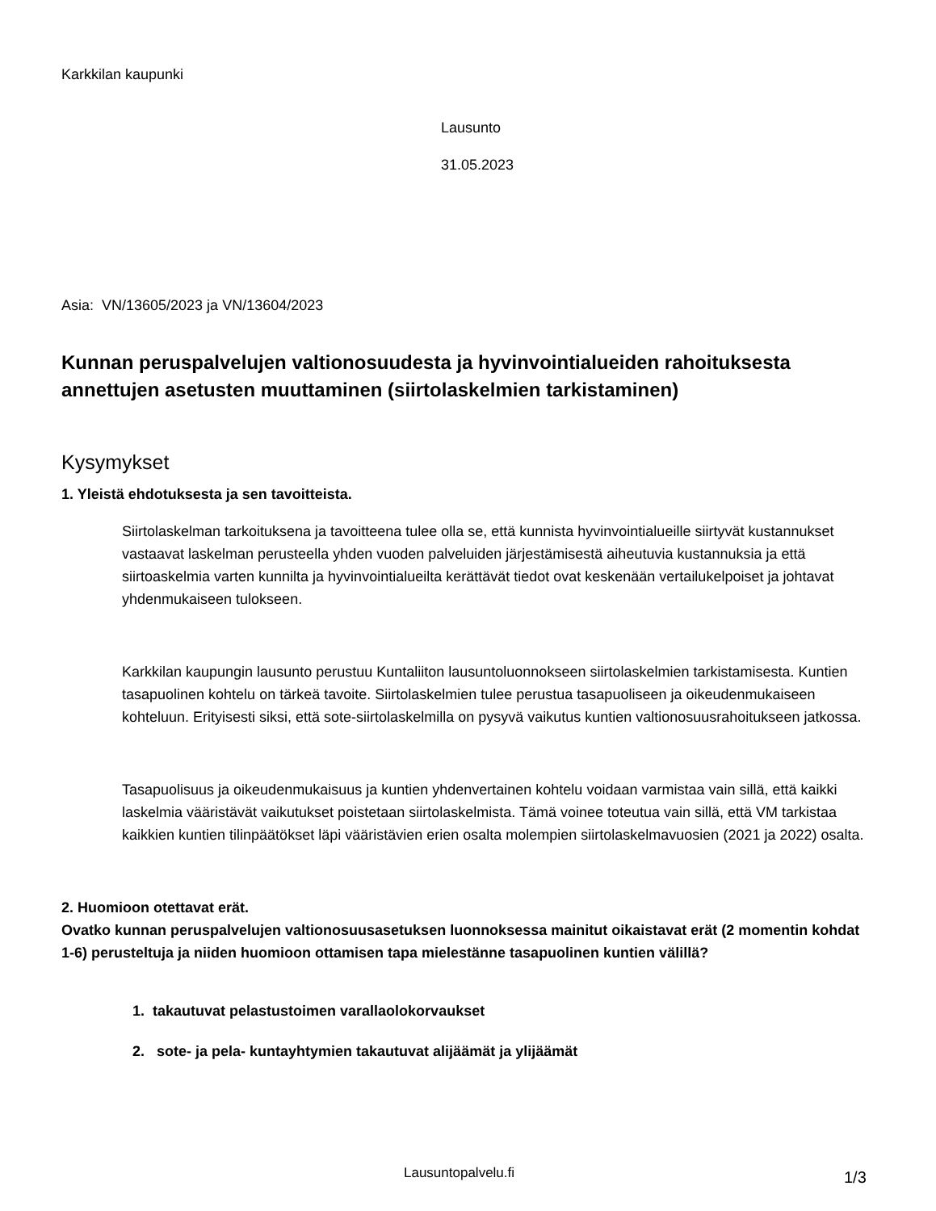Karkkilan kaupunki
Lausunto
31.05.2023
Asia: VN/13605/2023 ja VN/13604/2023
Kunnan peruspalvelujen valtionosuudesta ja hyvinvointialueiden rahoituksesta annettujen asetusten muuttaminen (siirtolaskelmien tarkistaminen)
Kysymykset
1. Yleistä ehdotuksesta ja sen tavoitteista.
Siirtolaskelman tarkoituksena ja tavoitteena tulee olla se, että kunnista hyvinvointialueille siirtyvät kustannukset vastaavat laskelman perusteella yhden vuoden palveluiden järjestämisestä aiheutuvia kustannuksia ja että siirtoaskelmia varten kunnilta ja hyvinvointialueilta kerättävät tiedot ovat keskenään vertailukelpoiset ja johtavat yhdenmukaiseen tulokseen.
Karkkilan kaupungin lausunto perustuu Kuntaliiton lausuntoluonnokseen siirtolaskelmien tarkistamisesta. Kuntien tasapuolinen kohtelu on tärkeä tavoite. Siirtolaskelmien tulee perustua tasapuoliseen ja oikeudenmukaiseen kohteluun. Erityisesti siksi, että sote-siirtolaskelmilla on pysyvä vaikutus kuntien valtionosuusrahoitukseen jatkossa.
Tasapuolisuus ja oikeudenmukaisuus ja kuntien yhdenvertainen kohtelu voidaan varmistaa vain sillä, että kaikki laskelmia vääristävät vaikutukset poistetaan siirtolaskelmista. Tämä voinee toteutua vain sillä, että VM tarkistaa kaikkien kuntien tilinpäätökset läpi vääristävien erien osalta molempien siirtolaskelmavuosien (2021 ja 2022) osalta.
2. Huomioon otettavat erät.
Ovatko kunnan peruspalvelujen valtionosuusasetuksen luonnoksessa mainitut oikaistavat erät (2 momentin kohdat 1-6) perusteltuja ja niiden huomioon ottamisen tapa mielestänne tasapuolinen kuntien välillä?
1. takautuvat pelastustoimen varallaolokorvaukset
2. sote- ja pela- kuntayhtymien takautuvat alijäämät ja ylijäämät
Lausuntopalvelu.fi 1/3